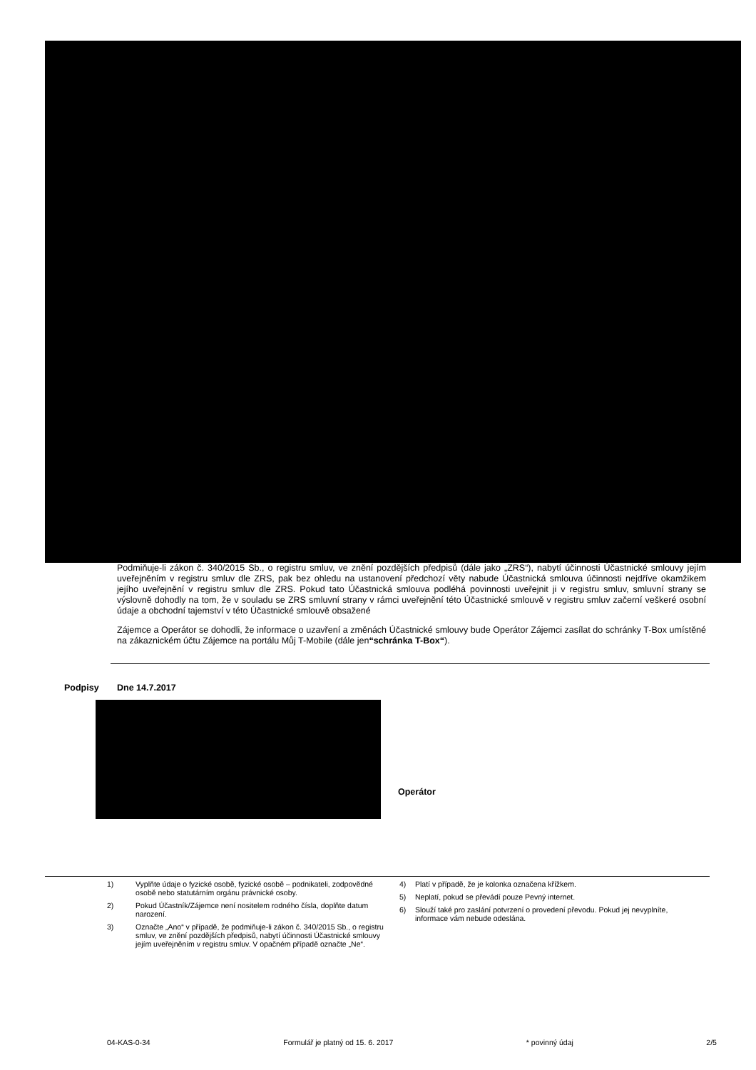Podmiňuje-li zákon č. 340/2015 Sb., o registru smluv, ve znění pozdějších předpisů (dále jako „ZRS“), nabytí účinnosti Účastnické smlouvy jejím uveřejněním v registru smluv dle ZRS, pak bez ohledu na ustanovení předchozí věty nabude Účastnická smlouva účinnosti nejdříve okamžikem jejího uveřejnění v registru smluv dle ZRS. Pokud tato Účastnická smlouva podléhá povinnosti uveřejnit ji v registru smluv, smluvní strany se výslovně dohodly na tom, že v souladu se ZRS smluvní strany v rámci uveřejnění této Účastnické smlouvě v registru smluv začerní veškeré osobní údaje a obchodní tajemství v této Účastnické smlouvě obsažené
Zájemce a Operátor se dohodli, že informace o uzavření a změnách Účastnické smlouvy bude Operátor Zájemci zasílat do schránky T-Box umístěné na zákaznickém účtu Zájemce na portálu Můj T-Mobile (dále jen“schránka T-Box“).
Podpisy Dne 14.7.2017
Operátor
1) Vyplňte údaje o fyzické osobě, fyzické osobě – podnikateli, zodpovědné osobě nebo statutárním orgánu právnické osoby.
2) Pokud Účastník/Zájemce není nositelem rodného čísla, doplňte datum narození.
3) Označte „Ano“ v případě, že podmiňuje-li zákon č. 340/2015 Sb., o registru smluv, ve znění pozdějších předpisů, nabytí účinnosti Účastnické smlouvy jejím uveřejněním v registru smluv. V opačném případě označte „Ne“.
4) Platí v případě, že je kolonka označena křížkem.
5) Neplatí, pokud se převádí pouze Pevný internet.
6) Slouží také pro zaslání potvrzení o provedení převodu. Pokud jej nevyplníte, informace vám nebude odeslána.
04-KAS-0-34 Formulář je platný od 15. 6. 2017 * povinný údaj 2/5